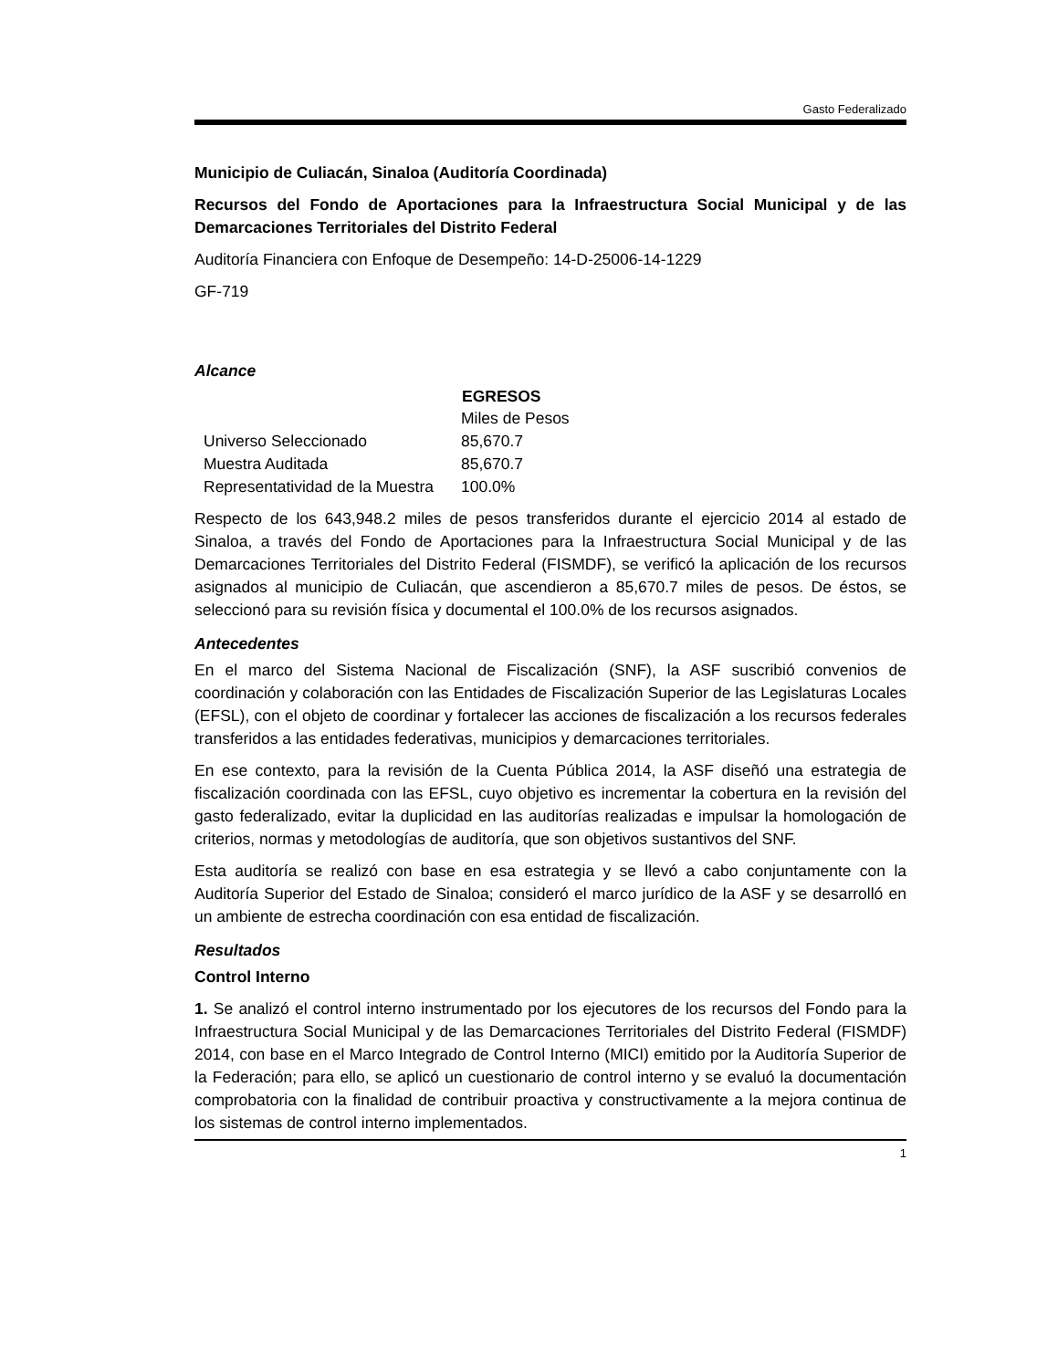Gasto Federalizado
Municipio de Culiacán, Sinaloa (Auditoría Coordinada)
Recursos del Fondo de Aportaciones para la Infraestructura Social Municipal y de las Demarcaciones Territoriales del Distrito Federal
Auditoría Financiera con Enfoque de Desempeño: 14-D-25006-14-1229
GF-719
Alcance
| | EGRESOS |
| | Miles de Pesos |
| Universo Seleccionado | 85,670.7 |
| Muestra Auditada | 85,670.7 |
| Representatividad de la Muestra | 100.0% |
Respecto de los 643,948.2 miles de pesos transferidos durante el ejercicio 2014 al estado de Sinaloa, a través del Fondo de Aportaciones para la Infraestructura Social Municipal y de las Demarcaciones Territoriales del Distrito Federal (FISMDF), se verificó la aplicación de los recursos asignados al municipio de Culiacán, que ascendieron a 85,670.7 miles de pesos. De éstos, se seleccionó para su revisión física y documental el 100.0% de los recursos asignados.
Antecedentes
En el marco del Sistema Nacional de Fiscalización (SNF), la ASF suscribió convenios de coordinación y colaboración con las Entidades de Fiscalización Superior de las Legislaturas Locales (EFSL), con el objeto de coordinar y fortalecer las acciones de fiscalización a los recursos federales transferidos a las entidades federativas, municipios y demarcaciones territoriales.
En ese contexto, para la revisión de la Cuenta Pública 2014, la ASF diseñó una estrategia de fiscalización coordinada con las EFSL, cuyo objetivo es incrementar la cobertura en la revisión del gasto federalizado, evitar la duplicidad en las auditorías realizadas e impulsar la homologación de criterios, normas y metodologías de auditoría, que son objetivos sustantivos del SNF.
Esta auditoría se realizó con base en esa estrategia y se llevó a cabo conjuntamente con la Auditoría Superior del Estado de Sinaloa; consideró el marco jurídico de la ASF y se desarrolló en un ambiente de estrecha coordinación con esa entidad de fiscalización.
Resultados
Control Interno
1. Se analizó el control interno instrumentado por los ejecutores de los recursos del Fondo para la Infraestructura Social Municipal y de las Demarcaciones Territoriales del Distrito Federal (FISMDF) 2014, con base en el Marco Integrado de Control Interno (MICI) emitido por la Auditoría Superior de la Federación; para ello, se aplicó un cuestionario de control interno y se evaluó la documentación comprobatoria con la finalidad de contribuir proactiva y constructivamente a la mejora continua de los sistemas de control interno implementados.
1